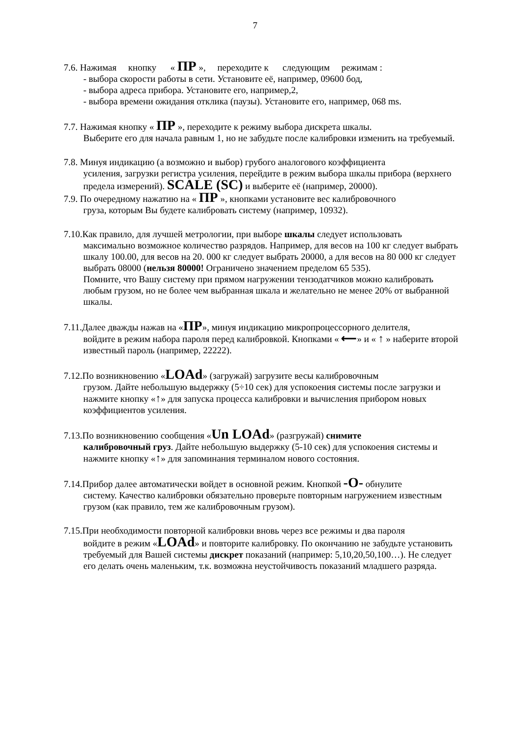7
7.6. Нажимая кнопку « ПР », переходите к следующим режимам :
- выбора скорости работы в сети. Установите её, например, 09600 бод,
- выбора адреса прибора. Установите его, например,2,
- выбора времени ожидания отклика (паузы). Установите его, например, 068 ms.
7.7. Нажимая кнопку « ПР », переходите к режиму выбора дискрета шкалы.
Выберите его для начала равным 1, но не забудьте после калибровки изменить на требуемый.
7.8. Минуя индикацию (а возможно и выбор) грубого аналогового коэффициента
усиления, загрузки регистра усиления, перейдите в режим выбора шкалы прибора (верхнего предела измерений). SCALE (SC) и выберите её (например, 20000).
7.9. По очередному нажатию на « ПР », кнопками установите вес калибровочного
груза, которым Вы будете калибровать систему (например, 10932).
7.10.Как правило, для лучшей метрологии, при выборе шкалы следует использовать
максимально возможное количество разрядов. Например, для весов на 100 кг следует выбрать шкалу 100.00, для весов на 20. 000 кг следует выбрать 20000, а для весов на 80 000 кг следует выбрать 08000 (нельзя 80000! Ограничено значением пределом 65 535).
Помните, что Вашу систему при прямом нагружении тензодатчиков можно калибровать любым грузом, но не более чем выбранная шкала и желательно не менее 20% от выбранной шкалы.
7.11.Далее дважды нажав на «ПР», минуя индикацию микропроцессорного делителя,
войдите в режим набора пароля перед калибровкой. Кнопками « ⟵» и « ↑ » наберите второй известный пароль (например, 22222).
7.12.По возникновению «LOAd» (загружай) загрузите весы калибровочным
грузом. Дайте небольшую выдержку (5÷10 сек) для успокоения системы после загрузки и нажмите кнопку «↑» для запуска процесса калибровки и вычисления прибором новых коэффициентов усиления.
7.13.По возникновению сообщения «Un LOAd» (разгружай) снимите
калибровочный груз. Дайте небольшую выдержку (5-10 сек) для успокоения системы и нажмите кнопку «↑» для запоминания терминалом нового состояния.
7.14.Прибор далее автоматически войдет в основной режим. Кнопкой -O- обнулите
систему. Качество калибровки обязательно проверьте повторным нагружением известным грузом (как правило, тем же калибровочным грузом).
7.15.При необходимости повторной калибровки вновь через все режимы и два пароля
войдите в режим «LOAd» и повторите калибровку. По окончанию не забудьте установить требуемый для Вашей системы дискрет показаний (например: 5,10,20,50,100…). Не следует его делать очень маленьким, т.к. возможна неустойчивость показаний младшего разряда.